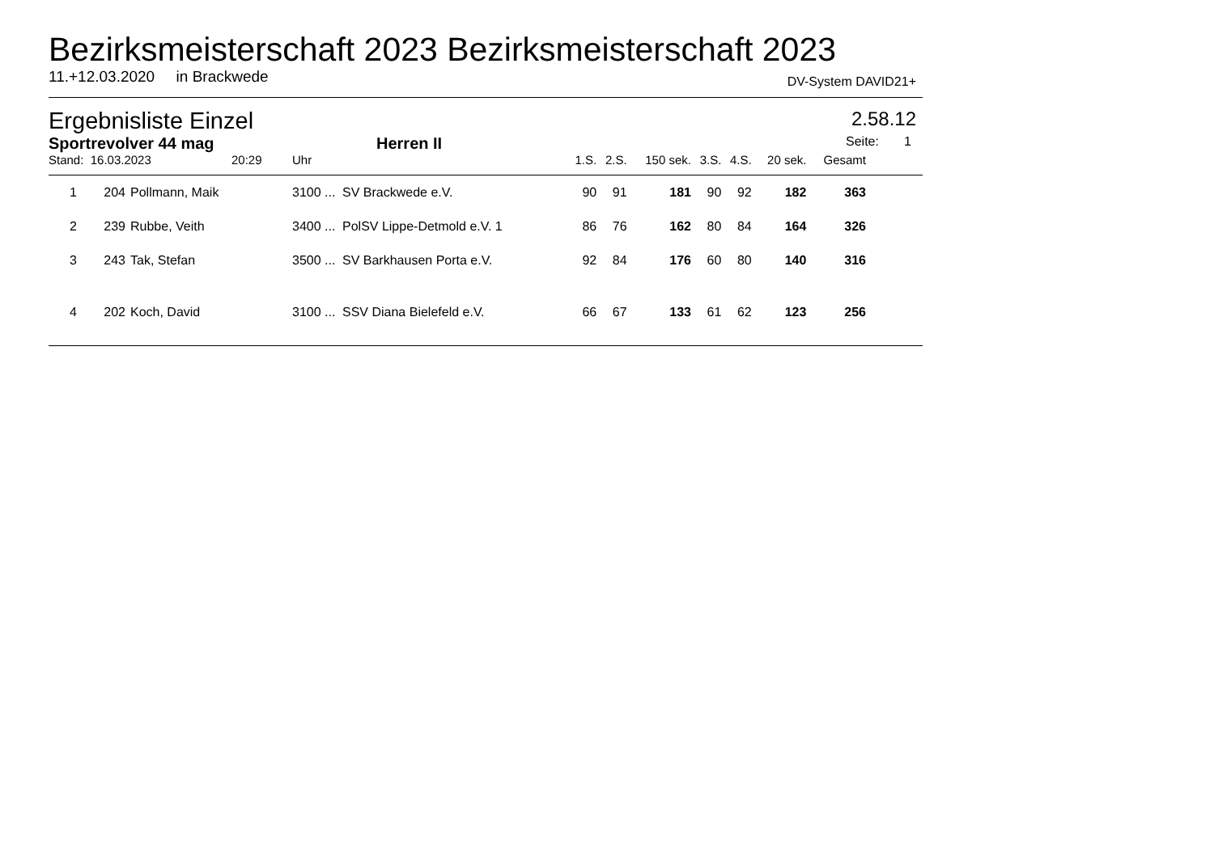Bezirksmeisterschaft 2023 Bezirksmeisterschaft 2023
11.+12.03.2020 in Brackwede DV-System DAVID21+
Ergebnisliste Einzel 2.58.12
Sportrevolver 44 mag Herren II Seite: 1
| Stand: 16.03.2023 20:29 | | | Uhr | | 1.S. | 2.S. | 150 sek. | 3.S. | 4.S. | 20 sek. | Gesamt | |
| 1 | 204 | Pollmann, Maik | 3100 ... | SV Brackwede e.V. | 90 | 91 | 181 | 90 | 92 | 182 | 363 | |
| 2 | 239 | Rubbe, Veith | 3400 ... | PolSV Lippe-Detmold e.V. 1 | 86 | 76 | 162 | 80 | 84 | 164 | 326 | |
| 3 | 243 | Tak, Stefan | 3500 ... | SV Barkhausen Porta e.V. | 92 | 84 | 176 | 60 | 80 | 140 | 316 | |
| 4 | 202 | Koch, David | 3100 ... | SSV Diana Bielefeld e.V. | 66 | 67 | 133 | 61 | 62 | 123 | 256 | |